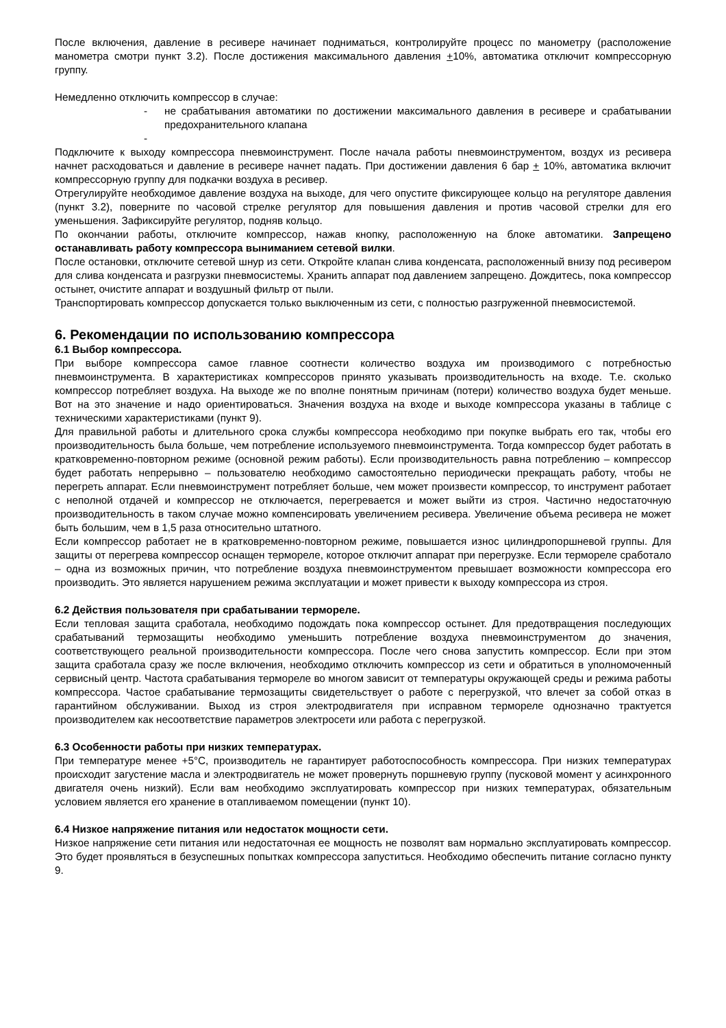После включения, давление в ресивере начинает подниматься, контролируйте процесс по манометру (расположение манометра смотри пункт 3.2). После достижения максимального давления +10%, автоматика отключит компрессорную группу.
Немедленно отключить компрессор в случае:
- не срабатывания автоматики по достижении максимального давления в ресивере и срабатывании предохранительного клапана
-
Подключите к выходу компрессора пневмоинструмент. После начала работы пневмоинструментом, воздух из ресивера начнет расходоваться и давление в ресивере начнет падать. При достижении давления 6 бар + 10%, автоматика включит компрессорную группу для подкачки воздуха в ресивер.
Отрегулируйте необходимое давление воздуха на выходе, для чего опустите фиксирующее кольцо на регуляторе давления (пункт 3.2), поверните по часовой стрелке регулятор для повышения давления и против часовой стрелки для его уменьшения. Зафиксируйте регулятор, подняв кольцо.
По окончании работы, отключите компрессор, нажав кнопку, расположенную на блоке автоматики. Запрещено останавливать работу компрессора выниманием сетевой вилки.
После остановки, отключите сетевой шнур из сети. Откройте клапан слива конденсата, расположенный внизу под ресивером для слива конденсата и разгрузки пневмосистемы. Хранить аппарат под давлением запрещено. Дождитесь, пока компрессор остынет, очистите аппарат и воздушный фильтр от пыли.
Транспортировать компрессор допускается только выключенным из сети, с полностью разгруженной пневмосистемой.
6. Рекомендации по использованию компрессора
6.1 Выбор компрессора.
При выборе компрессора самое главное соотнести количество воздуха им производимого с потребностью пневмоинструмента. В характеристиках компрессоров принято указывать производительность на входе. Т.е. сколько компрессор потребляет воздуха. На выходе же по вполне понятным причинам (потери) количество воздуха будет меньше. Вот на это значение и надо ориентироваться. Значения воздуха на входе и выходе компрессора указаны в таблице с техническими характеристиками (пункт 9).
Для правильной работы и длительного срока службы компрессора необходимо при покупке выбрать его так, чтобы его производительность была больше, чем потребление используемого пневмоинструмента. Тогда компрессор будет работать в кратковременно-повторном режиме (основной режим работы). Если производительность равна потреблению – компрессор будет работать непрерывно – пользователю необходимо самостоятельно периодически прекращать работу, чтобы не перегреть аппарат. Если пневмоинструмент потребляет больше, чем может произвести компрессор, то инструмент работает с неполной отдачей и компрессор не отключается, перегревается и может выйти из строя. Частично недостаточную производительность в таком случае можно компенсировать увеличением ресивера. Увеличение объема ресивера не может быть большим, чем в 1,5 раза относительно штатного.
Если компрессор работает не в кратковременно-повторном режиме, повышается износ цилиндропоршневой группы. Для защиты от перегрева компрессор оснащен термореле, которое отключит аппарат при перегрузке. Если термореле сработало – одна из возможных причин, что потребление воздуха пневмоинструментом превышает возможности компрессора его производить. Это является нарушением режима эксплуатации и может привести к выходу компрессора из строя.
6.2 Действия пользователя при срабатывании термореле.
Если тепловая защита сработала, необходимо подождать пока компрессор остынет. Для предотвращения последующих срабатываний термозащиты необходимо уменьшить потребление воздуха пневмоинструментом до значения, соответствующего реальной производительности компрессора. После чего снова запустить компрессор. Если при этом защита сработала сразу же после включения, необходимо отключить компрессор из сети и обратиться в уполномоченный сервисный центр. Частота срабатывания термореле во многом зависит от температуры окружающей среды и режима работы компрессора. Частое срабатывание термозащиты свидетельствует о работе с перегрузкой, что влечет за собой отказ в гарантийном обслуживании. Выход из строя электродвигателя при исправном термореле однозначно трактуется производителем как несоответствие параметров электросети или работа с перегрузкой.
6.3 Особенности работы при низких температурах.
При температуре менее +5°С, производитель не гарантирует работоспособность компрессора. При низких температурах происходит загустение масла и электродвигатель не может провернуть поршневую группу (пусковой момент у асинхронного двигателя очень низкий). Если вам необходимо эксплуатировать компрессор при низких температурах, обязательным условием является его хранение в отапливаемом помещении (пункт 10).
6.4 Низкое напряжение питания или недостаток мощности сети.
Низкое напряжение сети питания или недостаточная ее мощность не позволят вам нормально эксплуатировать компрессор. Это будет проявляться в безуспешных попытках компрессора запуститься. Необходимо обеспечить питание согласно пункту 9.